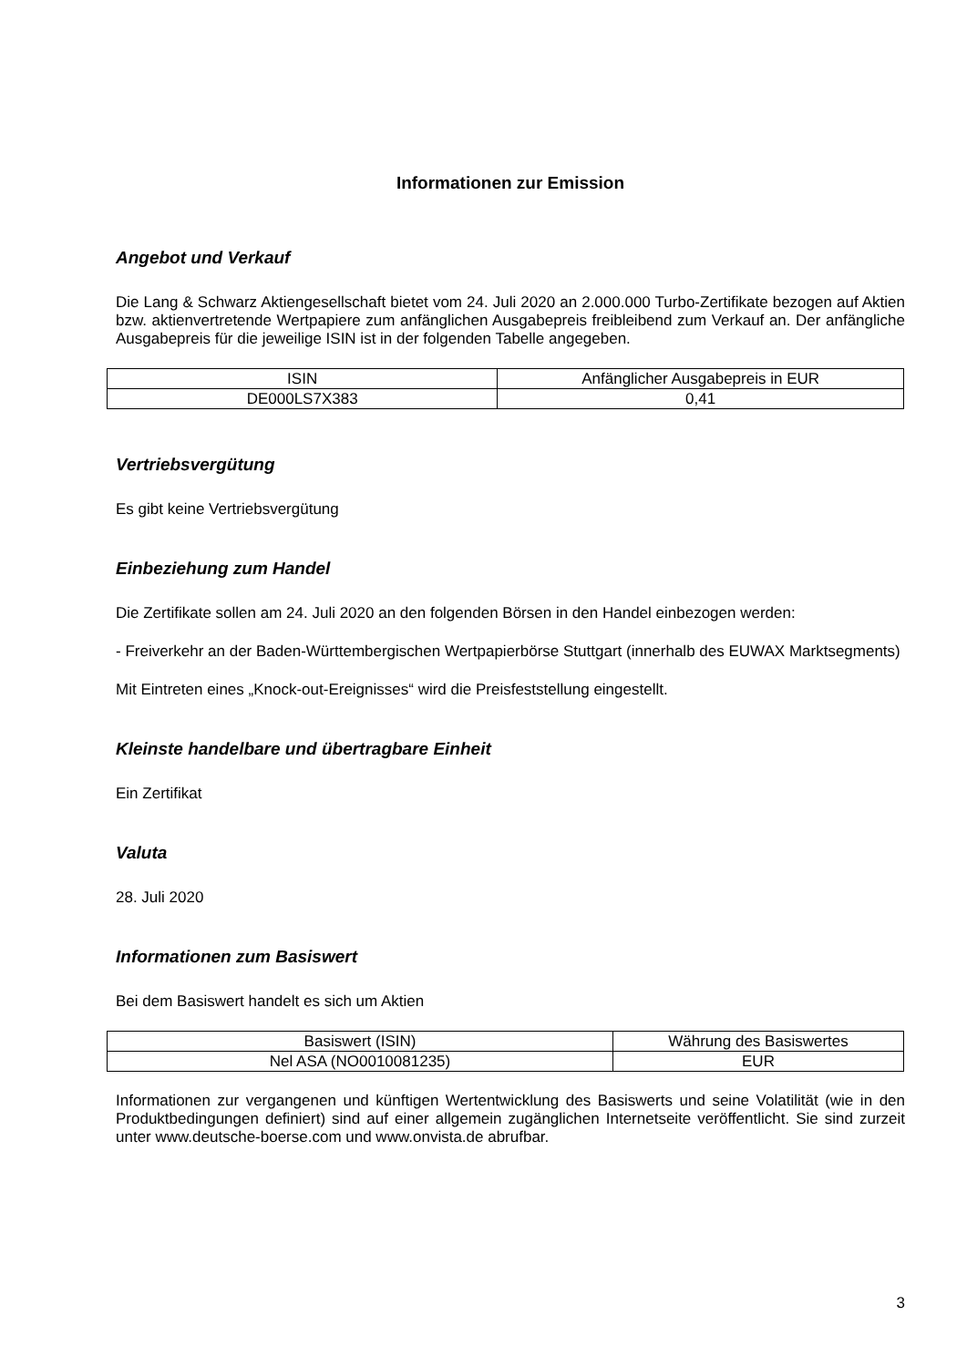Informationen zur Emission
Angebot und Verkauf
Die Lang & Schwarz Aktiengesellschaft bietet vom 24. Juli 2020 an 2.000.000 Turbo-Zertifikate bezogen auf Aktien bzw. aktienvertretende Wertpapiere zum anfänglichen Ausgabepreis freibleibend zum Verkauf an. Der anfängliche Ausgabepreis für die jeweilige ISIN ist in der folgenden Tabelle angegeben.
| ISIN | Anfänglicher Ausgabepreis in EUR |
| --- | --- |
| DE000LS7X383 | 0,41 |
Vertriebsvergütung
Es gibt keine Vertriebsvergütung
Einbeziehung zum Handel
Die Zertifikate sollen am 24. Juli 2020 an den folgenden Börsen in den Handel einbezogen werden:
- Freiverkehr an der Baden-Württembergischen Wertpapierbörse Stuttgart (innerhalb des EUWAX Marktsegments)
Mit Eintreten eines „Knock-out-Ereignisses“ wird die Preisfeststellung eingestellt.
Kleinste handelbare und übertragbare Einheit
Ein Zertifikat
Valuta
28. Juli 2020
Informationen zum Basiswert
Bei dem Basiswert handelt es sich um Aktien
| Basiswert (ISIN) | Währung des Basiswertes |
| --- | --- |
| Nel ASA (NO0010081235) | EUR |
Informationen zur vergangenen und künftigen Wertentwicklung des Basiswerts und seine Volatilität (wie in den Produktbedingungen definiert) sind auf einer allgemein zugänglichen Internetseite veröffentlicht. Sie sind zurzeit unter www.deutsche-boerse.com und www.onvista.de abrufbar.
3